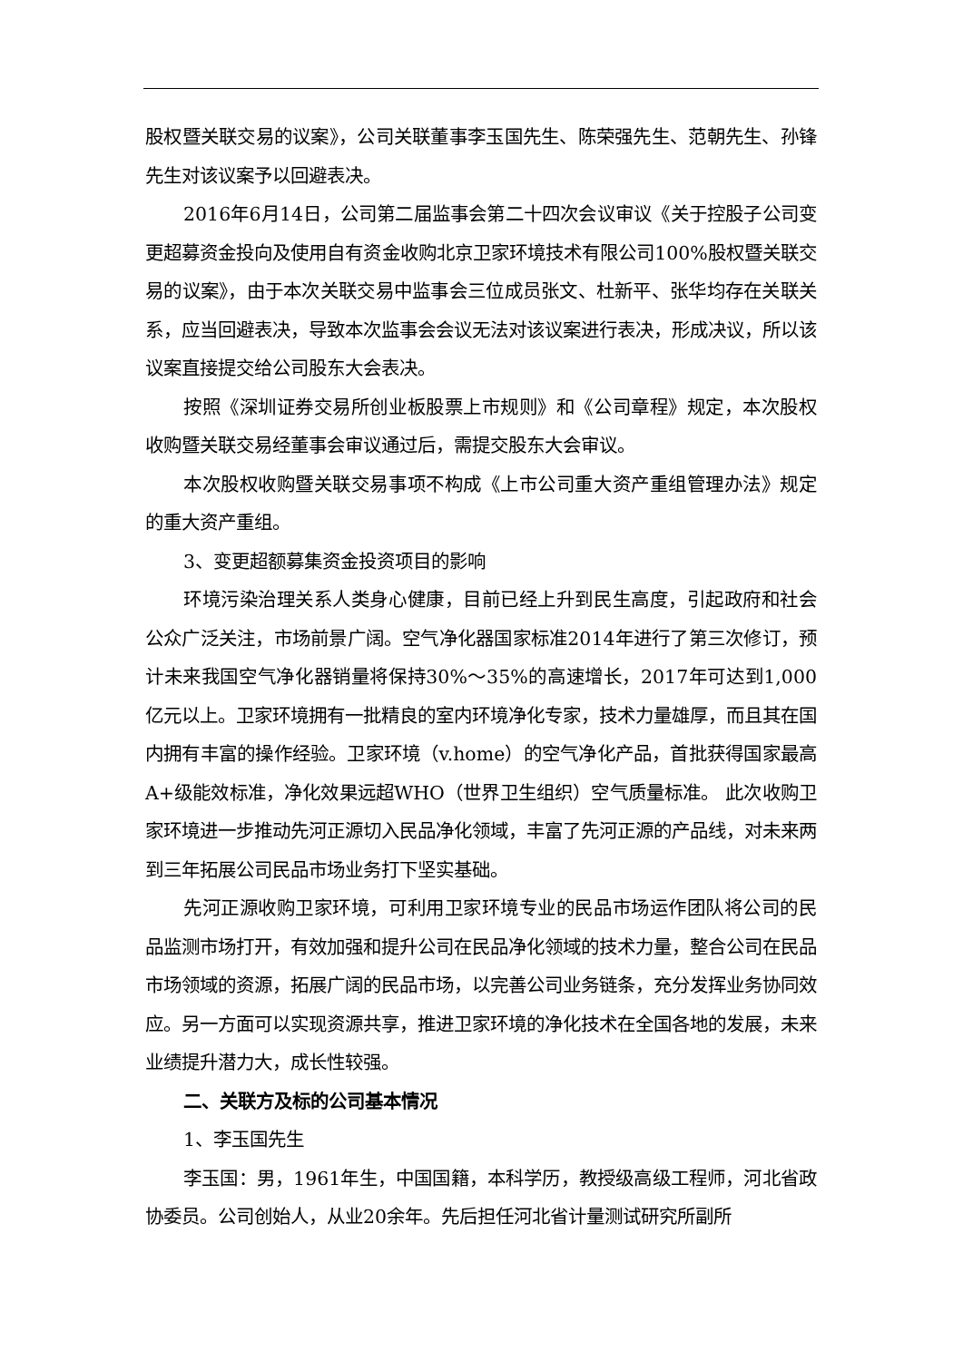股权暨关联交易的议案》，公司关联董事李玉国先生、陈荣强先生、范朝先生、孙锋先生对该议案予以回避表决。
2016年6月14日，公司第二届监事会第二十四次会议审议《关于控股子公司变更超募资金投向及使用自有资金收购北京卫家环境技术有限公司100%股权暨关联交易的议案》，由于本次关联交易中监事会三位成员张文、杜新平、张华均存在关联关系，应当回避表决，导致本次监事会会议无法对该议案进行表决，形成决议，所以该议案直接提交给公司股东大会表决。
按照《深圳证券交易所创业板股票上市规则》和《公司章程》规定，本次股权收购暨关联交易经董事会审议通过后，需提交股东大会审议。
本次股权收购暨关联交易事项不构成《上市公司重大资产重组管理办法》规定的重大资产重组。
3、变更超额募集资金投资项目的影响
环境污染治理关系人类身心健康，目前已经上升到民生高度，引起政府和社会公众广泛关注，市场前景广阔。空气净化器国家标准2014年进行了第三次修订，预计未来我国空气净化器销量将保持30%～35%的高速增长，2017年可达到1,000亿元以上。卫家环境拥有一批精良的室内环境净化专家，技术力量雄厚，而且其在国内拥有丰富的操作经验。卫家环境（v.home）的空气净化产品，首批获得国家最高A+级能效标准，净化效果远超WHO（世界卫生组织）空气质量标准。 此次收购卫家环境进一步推动先河正源切入民品净化领域，丰富了先河正源的产品线，对未来两到三年拓展公司民品市场业务打下坚实基础。
先河正源收购卫家环境，可利用卫家环境专业的民品市场运作团队将公司的民品监测市场打开，有效加强和提升公司在民品净化领域的技术力量，整合公司在民品市场领域的资源，拓展广阔的民品市场，以完善公司业务链条，充分发挥业务协同效应。另一方面可以实现资源共享，推进卫家环境的净化技术在全国各地的发展，未来业绩提升潜力大，成长性较强。
二、关联方及标的公司基本情况
1、李玉国先生
李玉国：男，1961年生，中国国籍，本科学历，教授级高级工程师，河北省政协委员。公司创始人，从业20余年。先后担任河北省计量测试研究所副所